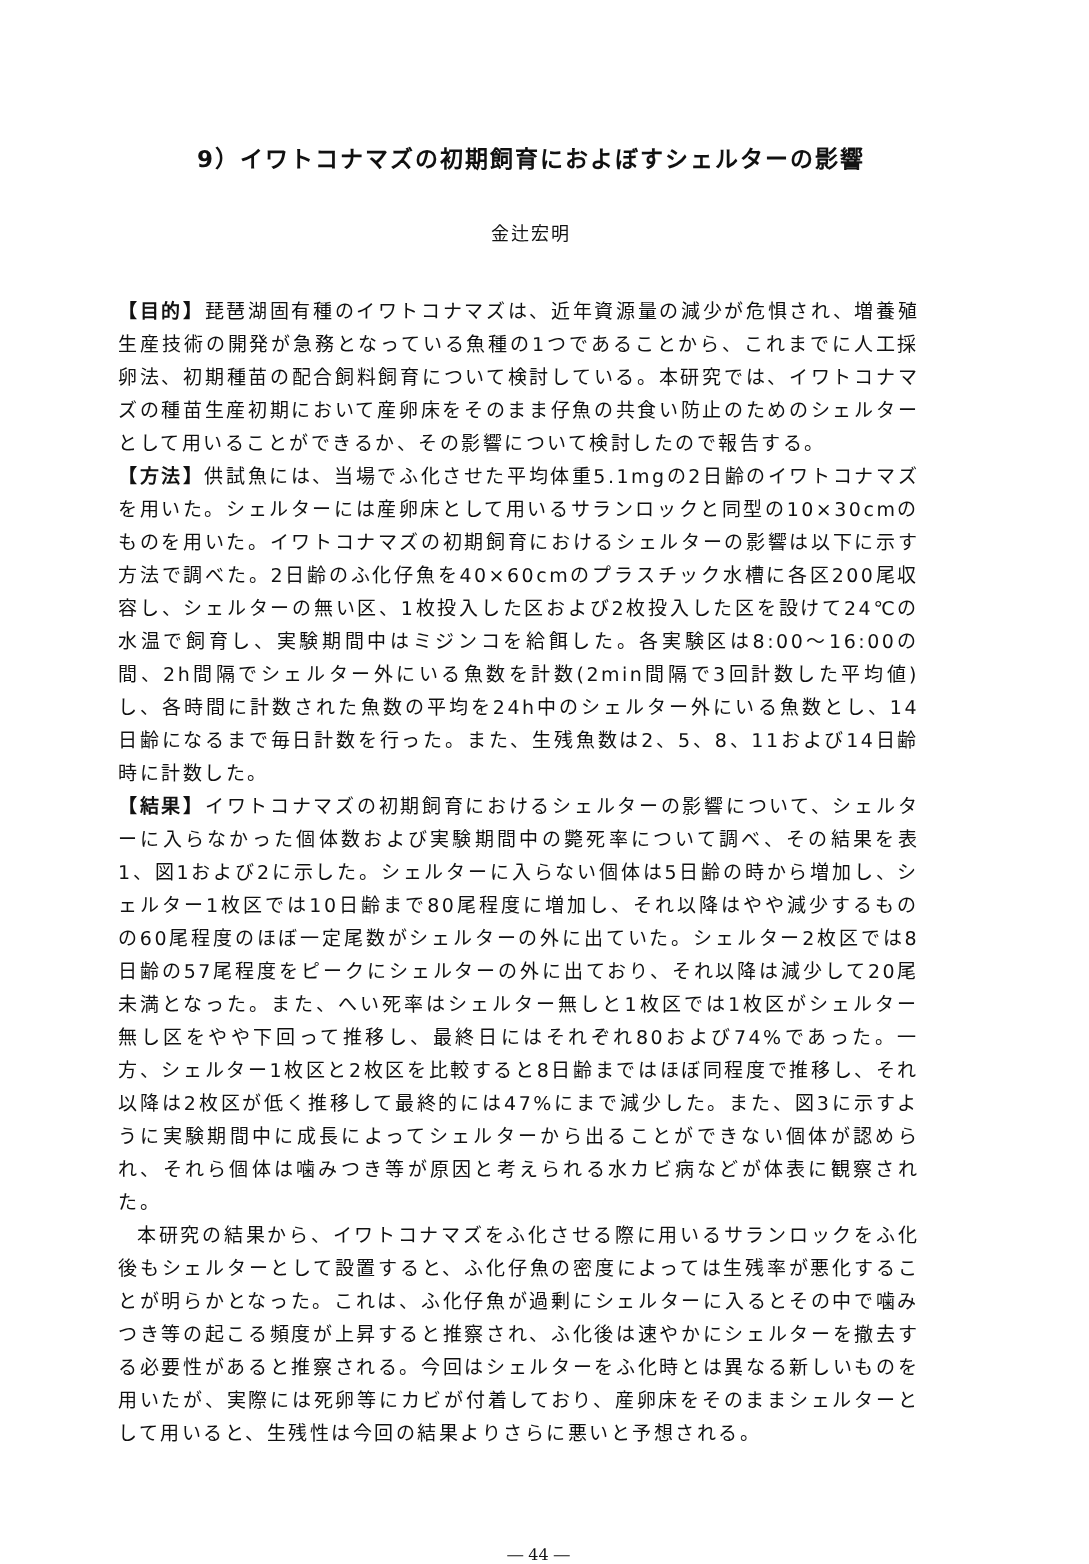9）イワトコナマズの初期飼育におよぼすシェルターの影響
金辻宏明
【目的】琵琶湖固有種のイワトコナマズは、近年資源量の減少が危惧され、増養殖生産技術の開発が急務となっている魚種の1つであることから、これまでに人工採卵法、初期種苗の配合飼料飼育について検討している。本研究では、イワトコナマズの種苗生産初期において産卵床をそのまま仔魚の共食い防止のためのシェルターとして用いることができるか、その影響について検討したので報告する。
【方法】供試魚には、当場でふ化させた平均体重5.1mgの2日齢のイワトコナマズを用いた。シェルターには産卵床として用いるサランロックと同型の10×30cmのものを用いた。イワトコナマズの初期飼育におけるシェルターの影響は以下に示す方法で調べた。2日齢のふ化仔魚を40×60cmのプラスチック水槽に各区200尾収容し、シェルターの無い区、1枚投入した区および2枚投入した区を設けて24℃の水温で飼育し、実験期間中はミジンコを給餌した。各実験区は8:00～16:00の間、2h間隔でシェルター外にいる魚数を計数(2min間隔で3回計数した平均値)し、各時間に計数された魚数の平均を24h中のシェルター外にいる魚数とし、14日齢になるまで毎日計数を行った。また、生残魚数は2、5、8、11および14日齢時に計数した。
【結果】イワトコナマズの初期飼育におけるシェルターの影響について、シェルターに入らなかった個体数および実験期間中の斃死率について調べ、その結果を表1、図1および2に示した。シェルターに入らない個体は5日齢の時から増加し、シェルター1枚区では10日齢まで80尾程度に増加し、それ以降はやや減少するものの60尾程度のほぼ一定尾数がシェルターの外に出ていた。シェルター2枚区では8日齢の57尾程度をピークにシェルターの外に出ており、それ以降は減少して20尾未満となった。また、へい死率はシェルター無しと1枚区では1枚区がシェルター無し区をやや下回って推移し、最終日にはそれぞれ80および74%であった。一方、シェルター1枚区と2枚区を比較すると8日齢まではほぼ同程度で推移し、それ以降は2枚区が低く推移して最終的には47%にまで減少した。また、図3に示すように実験期間中に成長によってシェルターから出ることができない個体が認められ、それら個体は噛みつき等が原因と考えられる水カビ病などが体表に観察された。
本研究の結果から、イワトコナマズをふ化させる際に用いるサランロックをふ化後もシェルターとして設置すると、ふ化仔魚の密度によっては生残率が悪化することが明らかとなった。これは、ふ化仔魚が過剰にシェルターに入るとその中で噛みつき等の起こる頻度が上昇すると推察され、ふ化後は速やかにシェルターを撤去する必要性があると推察される。今回はシェルターをふ化時とは異なる新しいものを用いたが、実際には死卵等にカビが付着しており、産卵床をそのままシェルターとして用いると、生残性は今回の結果よりさらに悪いと予想される。
― 44 ―